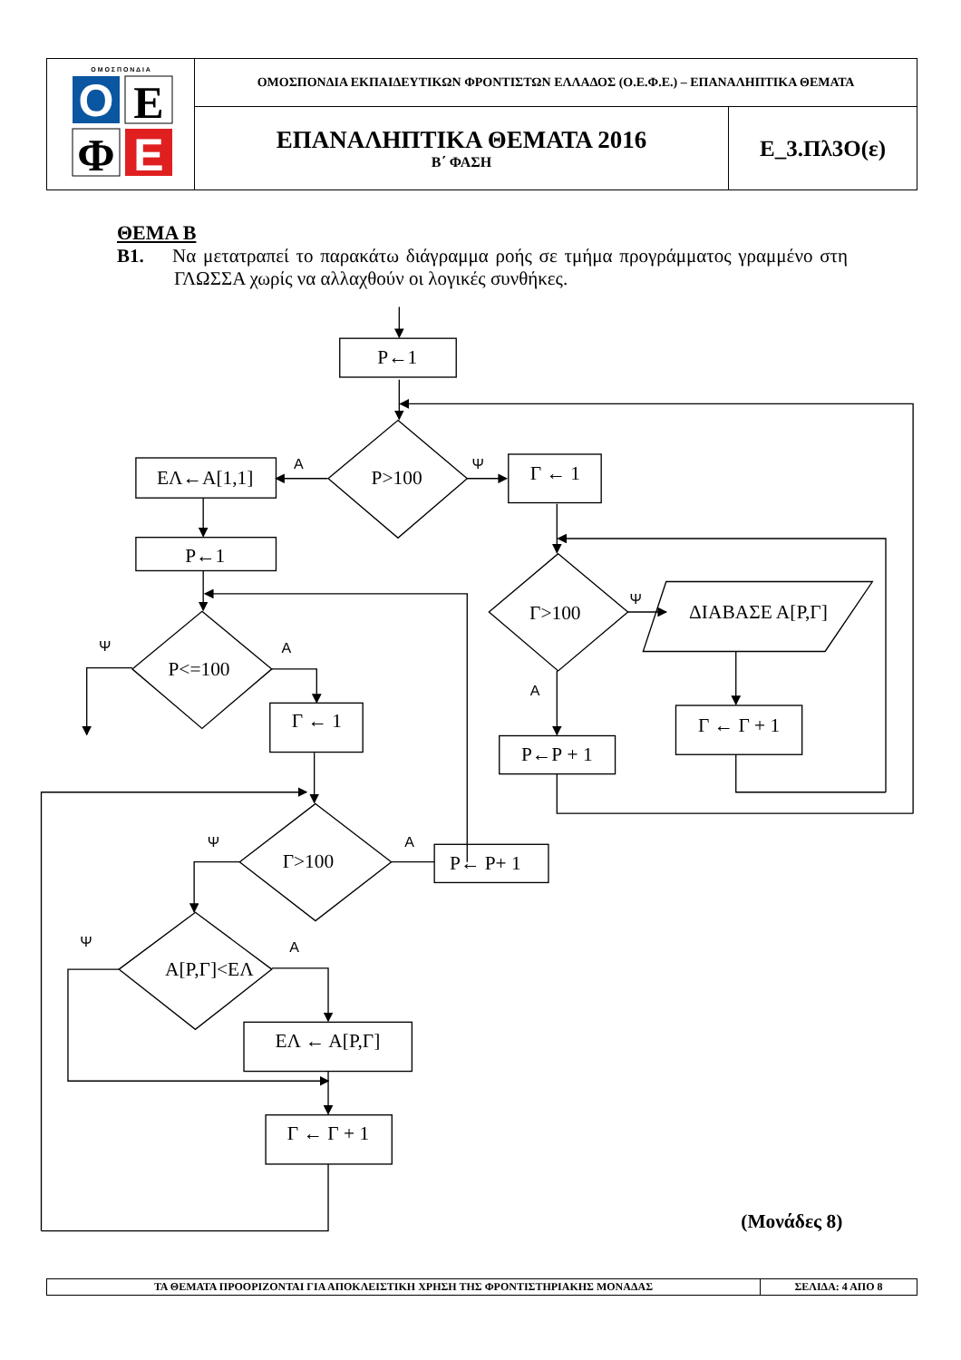| O E Φ E Ο Μ Ο Σ Π Ο Ν Δ Ι Α | ΟΜΟΣΠΟΝΔΙΑ ΕΚΠΑΙΔΕΥΤΙΚΩΝ ΦΡΟΝΤΙΣΤΩΝ ΕΛΛΑΔΟΣ (Ο.Ε.Φ.Ε.) – ΕΠΑΝΑΛΗΠΤΙΚΑ ΘΕΜΑΤΑ | |
| | ΕΠΑΝΑΛΗΠΤΙΚΑ ΘΕΜΑΤΑ 2016 Β΄ ΦΑΣΗ | Ε_3.Πλ3Ο(ε) |
ΘΕΜΑ Β
Β1. Να μετατραπεί το παρακάτω διάγραμμα ροής σε τμήμα προγράμματος γραμμένο στη ΓΛΩΣΣΑ χωρίς να αλλαχθούν οι λογικές συνθήκες.
Ρ←1
ΕΛ←Α[1,1]
Ρ←1
Ρ>100
Γ ← 1
Γ>100
ΔΙΑΒΑΣΕ Α[Ρ,Γ]
Γ ← Γ + 1
Ρ←Ρ + 1
Ρ<=100
Γ ← 1
Γ>100
Ρ← Ρ+ 1
Α[Ρ,Γ]<ΕΛ
ΕΛ ← Α[Ρ,Γ]
Γ ← Γ + 1
Α
Ψ
Ψ
Α
Ψ
Α
Ψ
Α
Ψ
Α
(Μονάδες 8)
| ΤΑ ΘΕΜΑΤΑ ΠΡΟΟΡΙΖΟΝΤΑΙ ΓΙΑ ΑΠΟΚΛΕΙΣΤΙΚΗ ΧΡΗΣΗ ΤΗΣ ΦΡΟΝΤΙΣΤΗΡΙΑΚΗΣ ΜΟΝΑΔΑΣ | ΣΕΛΙΔΑ: 4 ΑΠΟ 8 |